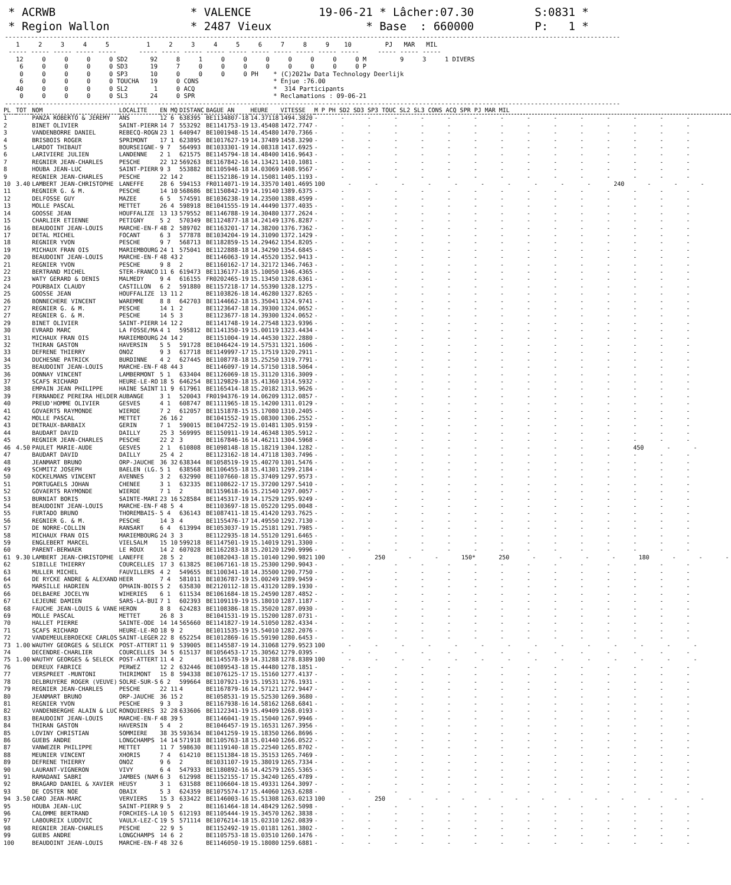* ACRWB                    * VALENCE          19-06-21 * Lâcher:07.30         S:0831 *
* Region Wallon            * 2487 Vieux              * Base  : 660000         P:   1 *
---------------------------------------------------------------------------------------------------------------------------------------------------------------------
   1     2     3     4     5          1     2     3     4     5     6     7     8     9    10         PJ   MAR   MIL
 ----- ----- ----- ----- -----      ----- ----- ----- ----- ----- ----- ----- ----- ----- -----     ----- ----- -----
   12     0     0     0     0 SD2      92     8     1     0     0     0     0     0     0     0 M         9     3     1 DIVERS
    6     0     0     0     0 SD3      19     7     0     0     0     0     0     0     0     0 P
    0     0     0     0     0 SP3      10     0     0     0     0 PH    * (C)2021w Data Technology Deerlijk
    6     0     0     0     0 TOUCHA   19     0 CONS                    * Enjue :76.00
   40     0     0     0     0 SL2       1     0 ACQ                     *  314 Participants
    0     0     0     0     0 SL3      24     0 SPR                     * Reclamations : 09-06-21
---------------------------------------------------------------------------------------------------------------------------------------------------------------------
| PL | TOT | NOM | LOCALITE | EN MQ | DISTANC | BAGUE AN | HEURE | VITESSE | M P PH SD2 SD3 SP3 TOUC SL2 SL3 CONS ACQ SPR PJ MAR MIL |
| --- | --- | --- | --- | --- | --- | --- | --- | --- | --- |
| 1 | | PANZA ROBERTO & JEREMY | ANS | 12 6 | 638395 | BE1134807-18 | 14.37118 | 1494.3820 | - - - - - - - - - - - - - - - |
| 2 | | BINET OLIVIER | SAINT-PIERR | 14 7 | 553292 | BE1141753-19 | 13.45408 | 1472.7747 | - - - - - - - - - - - - - - - |
| 3 | | VANDENBORRE DANIEL | REBECQ-ROGN | 23 1 | 640947 | BE1001948-15 | 14.45480 | 1470.7366 | - - - - - - - - - - - - - - - |
| 4 | | BRISBOIS ROGER | SPRIMONT | 17 1 | 623895 | BE1017627-19 | 14.37489 | 1458.3290 | - - - - - - - - - - - - - - - |
| 5 | | LARDOT THIBAUT | BOURSEIGNE- | 9 7 | 564993 | BE1033301-19 | 14.08318 | 1417.6925 | - - - - - - - - - - - - - - - |
| 6 | | LARIVIERE JULIEN | LANDENNE | 2 1 | 621575 | BE1145794-18 | 14.48400 | 1416.9643 | - - - - - - - - - - - - - - - |
| 7 | | REGNIER JEAN-CHARLES | PESCHE | 22 12 | 569263 | BE1167842-16 | 14.13421 | 1410.1081 | - - - - - - - - - - - - - - - |
| 8 | | HOUBA JEAN-LUC | SAINT-PIERR | 9 3 | 553882 | BE1105946-18 | 14.03069 | 1408.9567 | - - - - - - - - - - - - - - - |
| 9 | | REGNIER JEAN-CHARLES | PESCHE | 22 14 | 2 | BE1152186-19 | 14.15081 | 1405.1193 | - - - - - - - - - - - - - - - |
| 10 | 3.40 | LAMBERT JEAN-CHRISTOPHE | LANEFFE | 28 6 | 594153 | FR0114071-19 | 14.33570 | 1401.4695 | 100 - - - - - - - - - - 240 - - - |
| 11 | | REGNIER G. & M. | PESCHE | 14 10 | 568686 | BE1150842-19 | 14.19140 | 1389.6375 | - - - - - - - - - - - - - - - |
| 12 | | DELFOSSE GUY | MAZEE | 6 5 | 574591 | BE1036238-19 | 14.23500 | 1388.4599 | - - - - - - - - - - - - - - - |
| 13 | | MOLLE PASCAL | METTET | 26 4 | 598918 | BE1041555-19 | 14.44490 | 1377.4035 | - - - - - - - - - - - - - - - |
| 14 | | GOOSSE JEAN | HOUFFALIZE | 13 13 | 579552 | BE1146788-19 | 14.30480 | 1377.2624 | - - - - - - - - - - - - - - - |
| 15 | | CHARLIER ETIENNE | PETIGNY | 5 2 | 570349 | BE1124877-18 | 14.24149 | 1376.8287 | - - - - - - - - - - - - - - - |
| 16 | | BEAUDOINT JEAN-LOUIS | MARCHE-EN-F | 48 2 | 589702 | BE1163201-17 | 14.38200 | 1376.7362 | - - - - - - - - - - - - - - - |
| 17 | | DETAL MICHEL | FOCANT | 6 3 | 577878 | BE1034204-19 | 14.31090 | 1372.1429 | - - - - - - - - - - - - - - - |
| 18 | | REGNIER YVON | PESCHE | 9 7 | 568713 | BE1182859-15 | 14.29462 | 1354.8205 | - - - - - - - - - - - - - - - |
| 19 | | MICHAUX FRAN OIS | MARIEMBOURG | 24 1 | 575041 | BE1122888-18 | 14.34290 | 1354.6845 | - - - - - - - - - - - - - - - |
| 20 | | BEAUDOINT JEAN-LOUIS | MARCHE-EN-F | 48 43 | 2 | BE1146063-19 | 14.45520 | 1352.9413 | - - - - - - - - - - - - - - - |
| 21 | | REGNIER YVON | PESCHE | 9 8 | 2 | BE1160162-17 | 14.32172 | 1346.7463 | - - - - - - - - - - - - - - - |
| 22 | | BERTRAND MICHEL | STER-FRANCO | 11 6 | 619473 | BE1136177-18 | 15.10050 | 1346.4365 | - - - - - - - - - - - - - - - |
| 23 | | WATY GERARD & DENIS | MALMEDY | 9 4 | 616155 | FR0202465-19 | 15.13450 | 1328.6361 | - - - - - - - - - - - - - - - |
| 24 | | POURBAIX CLAUDY | CASTILLON | 6 2 | 591880 | BE1157218-17 | 14.55390 | 1328.1275 | - - - - - - - - - - - - - - - |
| 25 | | GOOSSE JEAN | HOUFFALIZE | 13 11 | 2 | BE1103826-18 | 14.46280 | 1327.8265 | - - - - - - - - - - - - - - - |
| 26 | | BONNECHERE VINCENT | WAREMME | 8 8 | 642703 | BE1144662-18 | 15.35041 | 1324.9741 | - - - - - - - - - - - - - - - |
| 27 | | REGNIER G. & M. | PESCHE | 14 1 | 2 | BE1123647-18 | 14.39300 | 1324.0652 | - - - - - - - - - - - - - - - |
| 27 | | REGNIER G. & M. | PESCHE | 14 5 | 3 | BE1123677-18 | 14.39300 | 1324.0652 | - - - - - - - - - - - - - - - |
| 29 | | BINET OLIVIER | SAINT-PIERR | 14 12 | 2 | BE1141748-19 | 14.27548 | 1323.9396 | - - - - - - - - - - - - - - - |
| 30 | | EVRARD MARC | LA FOSSE/MA | 4 1 | 595812 | BE1141350-19 | 15.00119 | 1323.4434 | - - - - - - - - - - - - - - - |
| 31 | | MICHAUX FRAN OIS | MARIEMBOURG | 24 14 | 2 | BE1151004-19 | 14.44530 | 1322.2880 | - - - - - - - - - - - - - - - |
| 32 | | THIRAN GASTON | HAVERSIN | 5 5 | 591728 | BE1046424-19 | 14.57531 | 1321.1606 | - - - - - - - - - - - - - - - |
| 33 | | DEFRENE THIERRY | ONOZ | 9 3 | 617718 | BE1149997-17 | 15.17519 | 1320.2911 | - - - - - - - - - - - - - - - |
| 34 | | DUCHESNE PATRICK | BURDINNE | 4 2 | 627445 | BE1108778-18 | 15.25250 | 1319.7791 | - - - - - - - - - - - - - - - |
| 35 | | BEAUDOINT JEAN-LOUIS | MARCHE-EN-F | 48 44 | 3 | BE1146097-19 | 14.57150 | 1318.5064 | - - - - - - - - - - - - - - - |
| 36 | | DONNAY VINCENT | LAMBERMONT | 5 1 | 633404 | BE1126069-18 | 15.31120 | 1316.3009 | - - - - - - - - - - - - - - - |
| 37 | | SCAFS RICHARD | HEURE-LE-RO | 18 5 | 646254 | BE1129829-18 | 15.41360 | 1314.5932 | - - - - - - - - - - - - - - - |
| 38 | | EMPAIN JEAN PHILIPPE | HAINE SAINT | 11 9 | 617961 | BE1165414-18 | 15.20182 | 1313.9626 | - - - - - - - - - - - - - - - |
| 39 | | FERNANDEZ PEREIRA HELDER | AUBANGE | 3 1 | 520043 | FR0194376-19 | 14.06209 | 1312.0857 | - - - - - - - - - - - - - - - |
| 40 | | PREUD'HOMME OLIVIER | GESVES | 4 1 | 608747 | BE1111965-18 | 15.14200 | 1311.0129 | - - - - - - - - - - - - - - - |
| 41 | | GOVAERTS RAYMONDE | WIERDE | 7 2 | 612057 | BE1151878-15 | 15.17080 | 1310.2405 | - - - - - - - - - - - - - - - |
| 42 | | MOLLE PASCAL | METTET | 26 16 | 2 | BE1041552-19 | 15.08300 | 1306.2552 | - - - - - - - - - - - - - - - |
| 43 | | DETRAUX-BARBAIX | GERIN | 7 1 | 590015 | BE1047252-19 | 15.01481 | 1305.9159 | - - - - - - - - - - - - - - - |
| 44 | | BAUDART DAVID | DAILLY | 25 3 | 569995 | BE1150911-19 | 14.46348 | 1305.5912 | - - - - - - - - - - - - - - - |
| 45 | | REGNIER JEAN-CHARLES | PESCHE | 22 2 | 3 | BE1167846-16 | 14.46211 | 1304.5968 | - - - - - - - - - - - - - - - |
| 46 | 4.50 | PAULET MARIE-AUDE | GESVES | 2 1 | 610808 | BE1098148-18 | 15.18219 | 1304.1282 | - - - - - - - - - - - - 450 - - |
| 47 | | BAUDART DAVID | DAILLY | 25 4 | 2 | BE1123162-18 | 14.47118 | 1303.7496 | - - - - - - - - - - - - - - - |
| 48 | | JEANMART BRUNO | ORP-JAUCHE | 36 32 | 638344 | BE1058519-19 | 15.40270 | 1301.5476 | - - - - - - - - - - - - - - - |
| 49 | | SCHMITZ JOSEPH | BAELEN (LG. | 5 1 | 638568 | BE1106455-18 | 15.41301 | 1299.2184 | - - - - - - - - - - - - - - - |
| 50 | | KOCKELMANS VINCENT | AVENNES | 3 2 | 632990 | BE1107660-18 | 15.37409 | 1297.9573 | - - - - - - - - - - - - - - - |
| 51 | | PORTUGAELS JOHAN | CHENEE | 3 1 | 632335 | BE1108622-17 | 15.37200 | 1297.5410 | - - - - - - - - - - - - - - - |
| 52 | | GOVAERTS RAYMONDE | WIERDE | 7 1 | 2 | BE1159618-16 | 15.21540 | 1297.0057 | - - - - - - - - - - - - - - - |
| 53 | | BURNIAT BORIS | SAINTE-MARI | 23 16 | 528584 | BE1145317-19 | 14.17529 | 1295.9249 | - - - - - - - - - - - - - - - |
| 54 | | BEAUDOINT JEAN-LOUIS | MARCHE-EN-F | 48 5 | 4 | BE1103697-18 | 15.05220 | 1295.0048 | - - - - - - - - - - - - - - - |
| 55 | | FURTADO BRUNO | THOREMBAIS- | 5 4 | 636143 | BE1087411-18 | 15.41420 | 1293.7625 | - - - - - - - - - - - - - - - |
| 56 | | REGNIER G. & M. | PESCHE | 14 3 | 4 | BE1155476-17 | 14.49550 | 1292.7130 | - - - - - - - - - - - - - - - |
| 57 | | DE NORRE-COLLIN | RANSART | 6 4 | 613994 | BE1053037-19 | 15.25181 | 1291.7985 | - - - - - - - - - - - - - - - |
| 58 | | MICHAUX FRAN OIS | MARIEMBOURG | 24 3 | 3 | BE1122935-18 | 14.55120 | 1291.6465 | - - - - - - - - - - - - - - - |
| 59 | | ENGLEBERT MARCEL | VIELSALM | 15 10 | 599218 | BE1147501-19 | 15.14019 | 1291.3300 | - - - - - - - - - - - - - - - |
| 60 | | PARENT-BERWAER | LE ROUX | 14 2 | 607028 | BE1162283-18 | 15.20120 | 1290.9996 | - - - - - - - - - - - - - - - |
| 61 | 9.30 | LAMBERT JEAN-CHRISTOPHE | LANEFFE | 28 5 | 2 | BE1082043-18 | 15.10140 | 1290.9821 | 100 - 250 - - 150* 250 - - - - 180 - - - |
| 62 | | SIBILLE THIERRY | COURCELLES | 17 3 | 613825 | BE1067161-18 | 15.25300 | 1290.9043 | - - - - - - - - - - - - - - - |
| 63 | | MULLER MICHEL | FAUVILLERS | 4 2 | 549655 | BE1100341-18 | 14.35500 | 1290.7750 | - - - - - - - - - - - - - - - |
| 64 | | DE RYCKE ANDRE & ALEXAND | HEER | 7 4 | 581011 | BE1036787-19 | 15.00249 | 1289.9459 | - - - - - - - - - - - - - - - |
| 65 | | MARSILLE HADRIEN | OPHAIN-BOIS | 5 2 | 635830 | BE2120112-18 | 15.43120 | 1289.1930 | - - - - - - - - - - - - - - - |
| 66 | | DELBAERE JOCELYN | WIHERIES | 6 1 | 611534 | BE1061684-18 | 15.24590 | 1287.4852 | - - - - - - - - - - - - - - - |
| 67 | | LEJEUNE DAMIEN | SARS-LA-BUI | 7 1 | 602393 | BE1109119-19 | 15.18010 | 1287.1187 | - - - - - - - - - - - - - - - |
| 68 | | FAUCHE JEAN-LOUIS & VANE | HERON | 8 8 | 624283 | BE1108386-18 | 15.35020 | 1287.0930 | - - - - - - - - - - - - - - - |
| 69 | | MOLLE PASCAL | METTET | 26 8 | 3 | BE1041531-19 | 15.15200 | 1287.0731 | - - - - - - - - - - - - - - - |
| 70 | | HALLET PIERRE | SAINTE-ODE | 14 14 | 565660 | BE1141827-19 | 14.51050 | 1282.4334 | - - - - - - - - - - - - - - - |
| 71 | | SCAFS RICHARD | HEURE-LE-RO | 18 9 | 2 | BE1011535-19 | 15.54010 | 1282.2076 | - - - - - - - - - - - - - - - |
| 72 | | VANDEMEULEBROECKE CARLOS | SAINT-LEGER | 22 8 | 652254 | BE1012869-16 | 15.59190 | 1280.6453 | - - - - - - - - - - - - - - - |
| 73 | 1.00 | WAUTHY GEORGES & SELECK | POST-ATTERT | 11 9 | 539005 | BE1145587-19 | 14.31068 | 1279.9523 | 100 - - - - - - - - - - - - - - |
| 74 | | DECENDRE-CHARLIER | COURCELLES | 34 5 | 615137 | BE1056453-17 | 15.30562 | 1279.0395 | - - - - - - - - - - - - - - - |
| 75 | 1.00 | WAUTHY GEORGES & SELECK | POST-ATTERT | 11 4 | 2 | BE1145578-19 | 14.31288 | 1278.8389 | 100 - - - - - - - - - - - - - - |
| 76 | | DEREUX FABRICE | PERWEZ | 12 2 | 632446 | BE1089543-18 | 15.44480 | 1278.1851 | - - - - - - - - - - - - - - - |
| 77 | | VERSPREET -MUNTONI | THIRIMONT | 15 8 | 594338 | BE1076125-17 | 15.15160 | 1277.4137 | - - - - - - - - - - - - - - - |
| 78 | | DELBRUYERE ROGER (VEUVE) | SOLRE-SUR-S | 6 2 | 599664 | BE1107921-19 | 15.19531 | 1276.1931 | - - - - - - - - - - - - - - - |
| 79 | | REGNIER JEAN-CHARLES | PESCHE | 22 11 | 4 | BE1167879-16 | 14.57121 | 1272.9447 | - - - - - - - - - - - - - - - |
| 80 | | JEANMART BRUNO | ORP-JAUCHE | 36 15 | 2 | BE1058531-19 | 15.52530 | 1269.3680 | - - - - - - - - - - - - - - - |
| 81 | | REGNIER YVON | PESCHE | 9 3 | 3 | BE1167938-16 | 14.58162 | 1268.6841 | - - - - - - - - - - - - - - - |
| 82 | | VANDENBERGHE ALAIN & LUC | RONQUIERES | 32 28 | 633606 | BE1122341-19 | 15.49409 | 1268.0193 | - - - - - - - - - - - - - - - |
| 83 | | BEAUDOINT JEAN-LOUIS | MARCHE-EN-F | 48 39 | 5 | BE1146041-19 | 15.15040 | 1267.9946 | - - - - - - - - - - - - - - - |
| 84 | | THIRAN GASTON | HAVERSIN | 5 4 | 2 | BE1046457-19 | 15.16531 | 1267.3956 | - - - - - - - - - - - - - - - |
| 85 | | LOVINY CHRISTIAN | SOMMIERE | 38 35 | 593634 | BE1041259-19 | 15.18350 | 1266.8696 | - - - - - - - - - - - - - - - |
| 86 | | GUEBS ANDRE | LONGCHAMPS | 14 14 | 571918 | BE1105763-18 | 15.01440 | 1266.0522 | - - - - - - - - - - - - - - - |
| 87 | | VANWEZER PHILIPPE | METTET | 11 7 | 598630 | BE1119140-18 | 15.22540 | 1265.8702 | - - - - - - - - - - - - - - - |
| 88 | | MEUNIER VINCENT | XHORIS | 7 4 | 614210 | BE1151384-18 | 15.35153 | 1265.7469 | - - - - - - - - - - - - - - - |
| 89 | | DEFRENE THIERRY | ONOZ | 9 6 | 2 | BE1031107-19 | 15.38019 | 1265.7334 | - - - - - - - - - - - - - - - |
| 90 | | LAURANT-VIGNERON | VIVY | 6 4 | 547933 | BE1180892-16 | 14.42579 | 1265.5365 | - - - - - - - - - - - - - - - |
| 91 | | RAMADANI SABRI | JAMBES (NAM | 6 3 | 612998 | BE1152155-17 | 15.34240 | 1265.4789 | - - - - - - - - - - - - - - - |
| 92 | | BRAGARD DANIEL & XAVIER | HEUSY | 3 1 | 631588 | BE1106604-18 | 15.49331 | 1264.3097 | - - - - - - - - - - - - - - - |
| 93 | | DE COSTER NOE | OBAIX | 5 3 | 624359 | BE1075574-17 | 15.44060 | 1263.6288 | - - - - - - - - - - - - - - - |
| 94 | 3.50 | CARO JEAN-MARC | VERVIERS | 15 3 | 633422 | BE1146003-16 | 15.51308 | 1263.0213 | 100 - 250 - - - - - - - - - - - - |
| 95 | | HOUBA JEAN-LUC | SAINT-PIERR | 9 5 | 2 | BE1161464-18 | 14.48429 | 1262.5098 | - - - - - - - - - - - - - - - |
| 96 | | CALOMME BERTRAND | FORCHIES-LA | 10 5 | 612193 | BE1105444-19 | 15.34570 | 1262.3838 | - - - - - - - - - - - - - - - |
| 97 | | LABOUREIX LUDOVIC | VAULX-LEZ-C | 19 5 | 571114 | BE1076214-18 | 15.02310 | 1262.0839 | - - - - - - - - - - - - - - - |
| 98 | | REGNIER JEAN-CHARLES | PESCHE | 22 9 | 5 | BE1152492-19 | 15.01181 | 1261.3802 | - - - - - - - - - - - - - - - |
| 99 | | GUEBS ANDRE | LONGCHAMPS | 14 6 | 2 | BE1105753-18 | 15.03510 | 1260.1476 | - - - - - - - - - - - - - - - |
| 100 | | BEAUDOINT JEAN-LOUIS | MARCHE-EN-F | 48 32 | 6 | BE1146050-19 | 15.18080 | 1259.6881 | - - - - - - - - - - - - - - - |